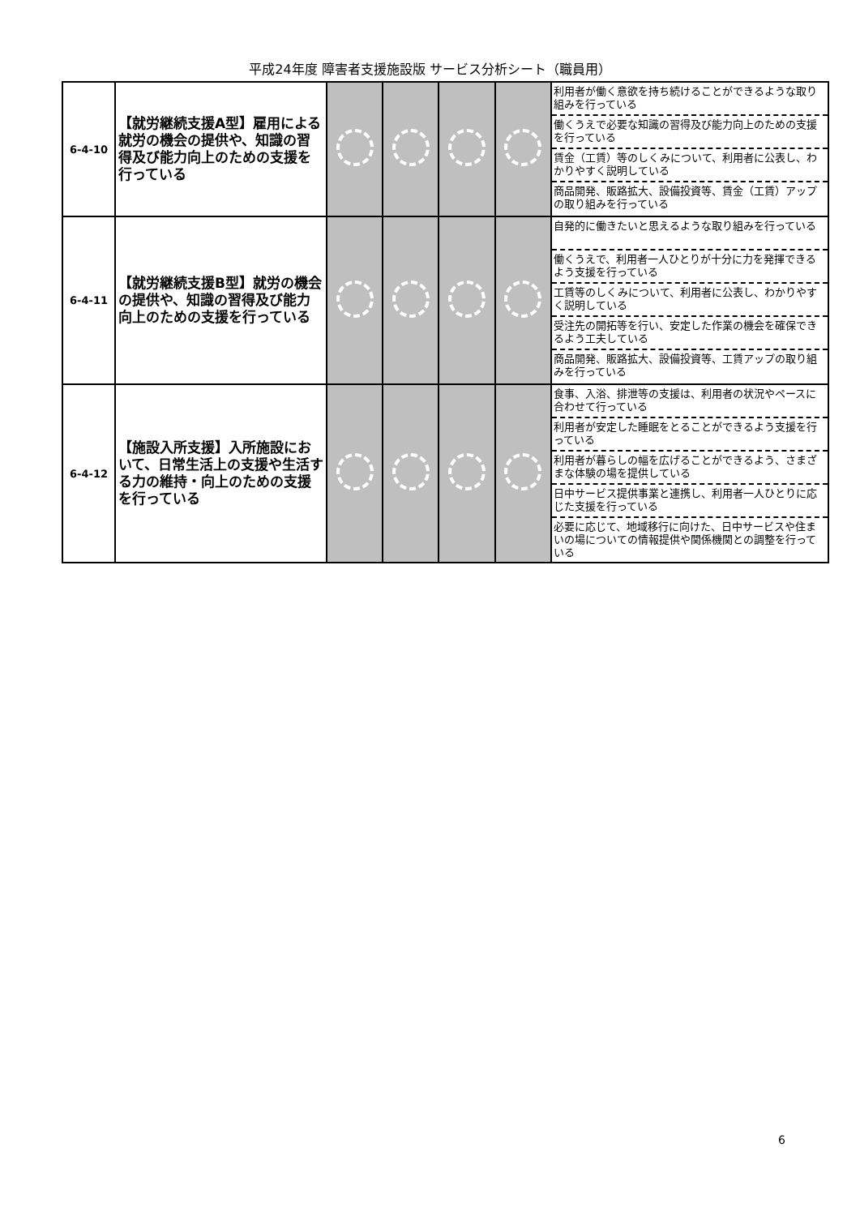平成24年度 障害者支援施設版 サービス分析シート（職員用）
| 6-4-10 | 【就労継続支援A型】雇用による就労の機会の提供や、知識の習得及び能力向上のための支援を行っている | | | | | 利用者が働く意欲を持ち続けることができるような取り組みを行っている 働くうえで必要な知識の習得及び能力向上のための支援を行っている 賃金（工賃）等のしくみについて、利用者に公表し、わかりやすく説明している 商品開発、販路拡大、設備投資等、賃金（工賃）アップの取り組みを行っている |
| 6-4-11 | 【就労継続支援B型】就労の機会の提供や、知識の習得及び能力向上のための支援を行っている | | | | | 自発的に働きたいと思えるような取り組みを行っている 働くうえで、利用者一人ひとりが十分に力を発揮できるよう支援を行っている 工賃等のしくみについて、利用者に公表し、わかりやすく説明している 受注先の開拓等を行い、安定した作業の機会を確保できるよう工夫している 商品開発、販路拡大、設備投資等、工賃アップの取り組みを行っている |
| 6-4-12 | 【施設入所支援】入所施設において、日常生活上の支援や生活する力の維持・向上のための支援を行っている | | | | | 食事、入浴、排泄等の支援は、利用者の状況やペースに合わせて行っている 利用者が安定した睡眠をとることができるよう支援を行っている 利用者が暮らしの幅を広げることができるよう、さまざまな体験の場を提供している 日中サービス提供事業と連携し、利用者一人ひとりに応じた支援を行っている 必要に応じて、地域移行に向けた、日中サービスや住まいの場についての情報提供や関係機関との調整を行っている |
6